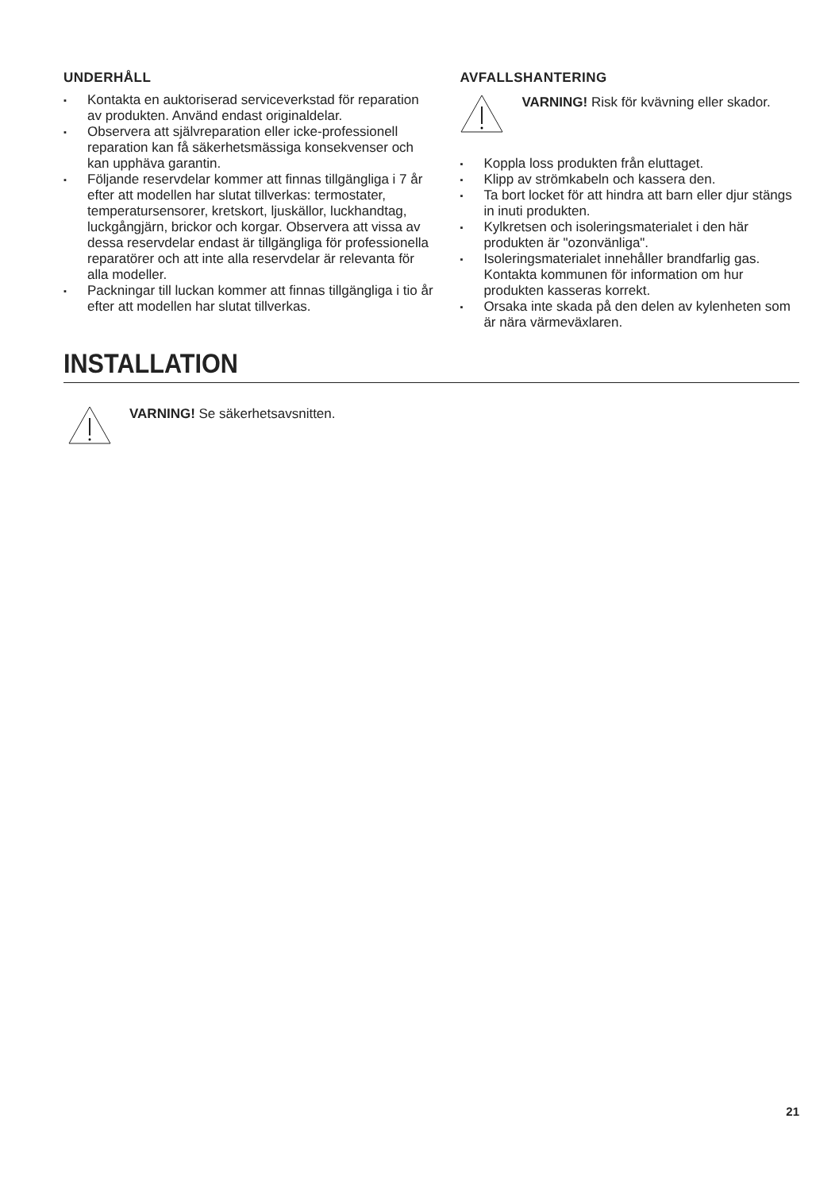UNDERHÅLL
▪ Kontakta en auktoriserad serviceverkstad för reparation av produkten. Använd endast originaldelar.
▪ Observera att självreparation eller icke-professionell reparation kan få säkerhetsmässiga konsekvenser och kan upphäva garantin.
▪ Följande reservdelar kommer att finnas tillgängliga i 7 år efter att modellen har slutat tillverkas: termostater, temperatursensorer, kretskort, ljuskällor, luckhandtag, luckgångjärn, brickor och korgar. Observera att vissa av dessa reservdelar endast är tillgängliga för professionella reparatörer och att inte alla reservdelar är relevanta för alla modeller.
▪ Packningar till luckan kommer att finnas tillgängliga i tio år efter att modellen har slutat tillverkas.
AVFALLSHANTERING
VARNING! Risk för kvävning eller skador.
▪ Koppla loss produkten från eluttaget.
▪ Klipp av strömkabeln och kassera den.
▪ Ta bort locket för att hindra att barn eller djur stängs in inuti produkten.
▪ Kylkretsen och isoleringsmaterialet i den här produkten är "ozonvänliga".
▪ Isoleringsmaterialet innehåller brandfarlig gas. Kontakta kommunen för information om hur produkten kasseras korrekt.
▪ Orsaka inte skada på den delen av kylenheten som är nära värmeväxlaren.
INSTALLATION
VARNING! Se säkerhetsavsnitten.
21